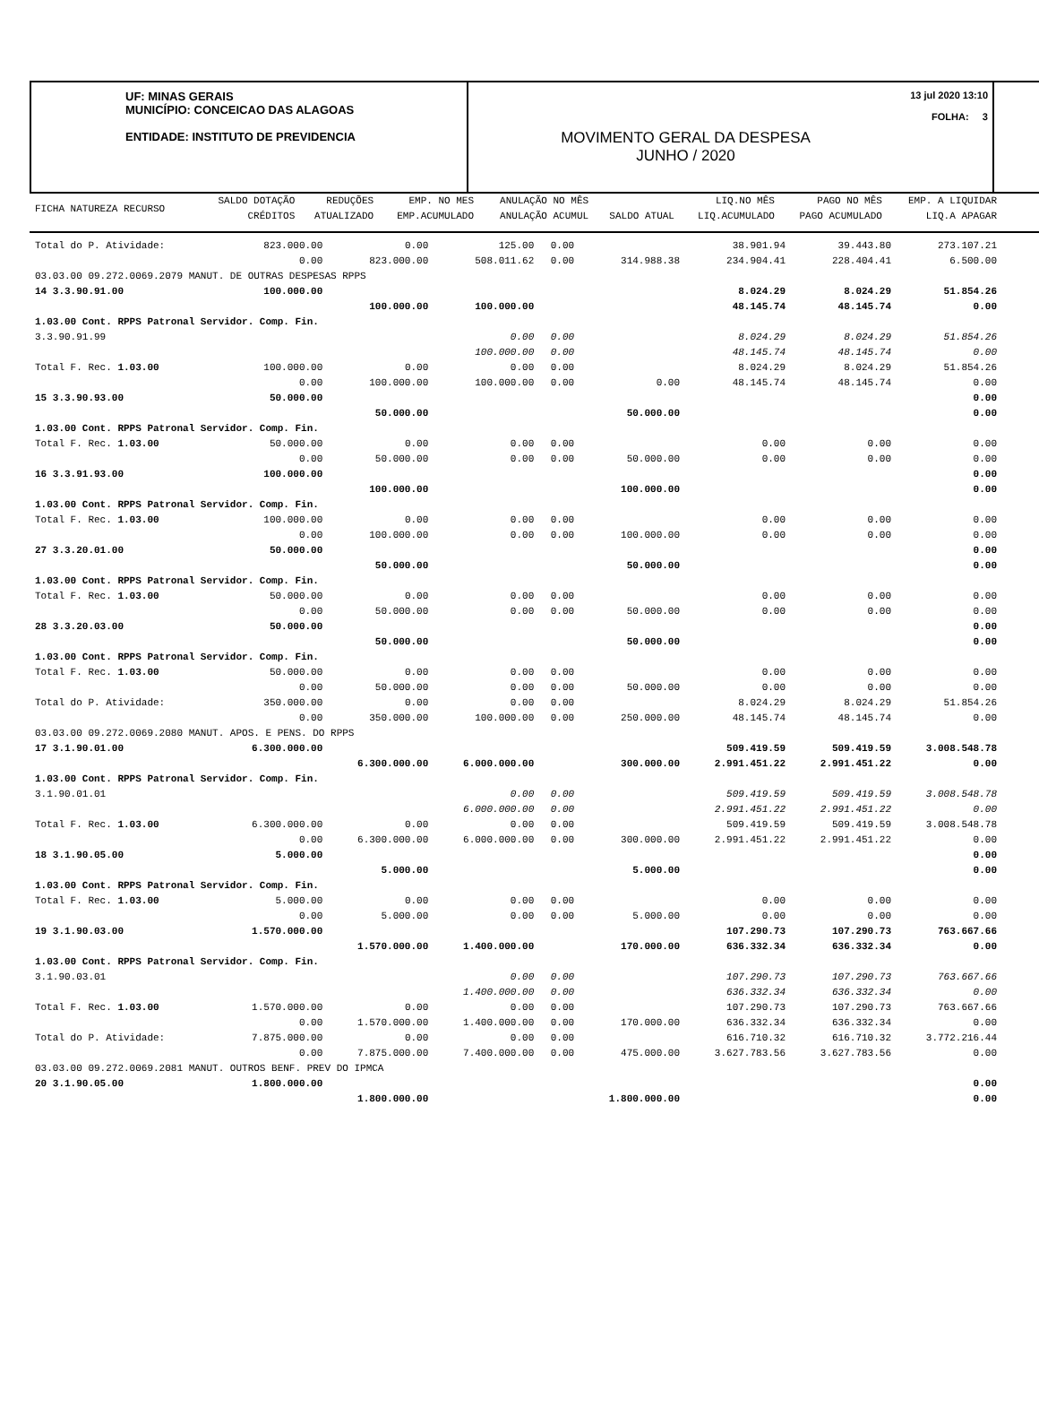UF: MINAS GERAIS
MUNICÍPIO: CONCEICAO DAS ALAGOAS
ENTIDADE: INSTITUTO DE PREVIDENCIA
13 jul 2020 13:10
FOLHA: 3
MOVIMENTO GERAL DA DESPESA
JUNHO / 2020
| FICHA NATUREZA RECURSO | SALDO DOTAÇÃO CRÉDITOS | REDUÇÕES ATUALIZADO | EMP. NO MES EMP.ACUMULADO | ANULAÇÃO NO MÊS ANULAÇÃO ACUMUL | SALDO ATUAL | LIQ.NO MÊS LIQ.ACUMULADO | PAGO NO MÊS PAGO ACUMULADO | EMP. A LIQUIDAR LIQ.A APAGAR |
| --- | --- | --- | --- | --- | --- | --- | --- | --- |
| Total do P. Atividade: | 823.000.00 | 0.00 | 125.00 | 0.00 | | 38.901.94 | 39.443.80 | 273.107.21 |
| | 0.00 | 823.000.00 | 508.011.62 | 0.00 | 314.988.38 | 234.904.41 | 228.404.41 | 6.500.00 |
| 03.03.00 09.272.0069.2079 MANUT. DE OUTRAS DESPESAS RPPS | | | | | | | | |
| 14 3.3.90.91.00 | 100.000.00 | | | | | 8.024.29 | 8.024.29 | 51.854.26 |
| | | 100.000.00 | 100.000.00 | | | 48.145.74 | 48.145.74 | 0.00 |
| 1.03.00 Cont. RPPS Patronal Servidor. Comp. Fin. | | | | | | | | |
| 3.3.90.91.99 | | | 0.00 | 0.00 | | 8.024.29 | 8.024.29 | 51.854.26 |
| | | | 100.000.00 | 0.00 | | 48.145.74 | 48.145.74 | 0.00 |
| Total F. Rec. 1.03.00 | 100.000.00 | 0.00 | 0.00 | 0.00 | | 8.024.29 | 8.024.29 | 51.854.26 |
| | 0.00 | 100.000.00 | 100.000.00 | 0.00 | 0.00 | 48.145.74 | 48.145.74 | 0.00 |
| 15 3.3.90.93.00 | 50.000.00 | | | | | | | 0.00 |
| | | 50.000.00 | | | 50.000.00 | | | 0.00 |
| 1.03.00 Cont. RPPS Patronal Servidor. Comp. Fin. | | | | | | | | |
| Total F. Rec. 1.03.00 | 50.000.00 | 0.00 | 0.00 | 0.00 | | 0.00 | 0.00 | 0.00 |
| | 0.00 | 50.000.00 | 0.00 | 0.00 | 50.000.00 | 0.00 | 0.00 | 0.00 |
| 16 3.3.91.93.00 | 100.000.00 | | | | | | | 0.00 |
| | | 100.000.00 | | | 100.000.00 | | | 0.00 |
| 1.03.00 Cont. RPPS Patronal Servidor. Comp. Fin. | | | | | | | | |
| Total F. Rec. 1.03.00 | 100.000.00 | 0.00 | 0.00 | 0.00 | | 0.00 | 0.00 | 0.00 |
| | 0.00 | 100.000.00 | 0.00 | 0.00 | 100.000.00 | 0.00 | 0.00 | 0.00 |
| 27 3.3.20.01.00 | 50.000.00 | | | | | | | 0.00 |
| | | 50.000.00 | | | 50.000.00 | | | 0.00 |
| 1.03.00 Cont. RPPS Patronal Servidor. Comp. Fin. | | | | | | | | |
| Total F. Rec. 1.03.00 | 50.000.00 | 0.00 | 0.00 | 0.00 | | 0.00 | 0.00 | 0.00 |
| | 0.00 | 50.000.00 | 0.00 | 0.00 | 50.000.00 | 0.00 | 0.00 | 0.00 |
| 28 3.3.20.03.00 | 50.000.00 | | | | | | | 0.00 |
| | | 50.000.00 | | | 50.000.00 | | | 0.00 |
| 1.03.00 Cont. RPPS Patronal Servidor. Comp. Fin. | | | | | | | | |
| Total F. Rec. 1.03.00 | 50.000.00 | 0.00 | 0.00 | 0.00 | | 0.00 | 0.00 | 0.00 |
| | 0.00 | 50.000.00 | 0.00 | 0.00 | 50.000.00 | 0.00 | 0.00 | 0.00 |
| Total do P. Atividade: | 350.000.00 | 0.00 | 0.00 | 0.00 | | 8.024.29 | 8.024.29 | 51.854.26 |
| | 0.00 | 350.000.00 | 100.000.00 | 0.00 | 250.000.00 | 48.145.74 | 48.145.74 | 0.00 |
| 03.03.00 09.272.0069.2080 MANUT. APOS. E PENS. DO RPPS | | | | | | | | |
| 17 3.1.90.01.00 | 6.300.000.00 | | | | | 509.419.59 | 509.419.59 | 3.008.548.78 |
| | | 6.300.000.00 | 6.000.000.00 | | 300.000.00 | 2.991.451.22 | 2.991.451.22 | 0.00 |
| 1.03.00 Cont. RPPS Patronal Servidor. Comp. Fin. | | | | | | | | |
| 3.1.90.01.01 | | | 0.00 | 0.00 | | 509.419.59 | 509.419.59 | 3.008.548.78 |
| | | | 6.000.000.00 | 0.00 | | 2.991.451.22 | 2.991.451.22 | 0.00 |
| Total F. Rec. 1.03.00 | 6.300.000.00 | 0.00 | 0.00 | 0.00 | | 509.419.59 | 509.419.59 | 3.008.548.78 |
| | 0.00 | 6.300.000.00 | 6.000.000.00 | 0.00 | 300.000.00 | 2.991.451.22 | 2.991.451.22 | 0.00 |
| 18 3.1.90.05.00 | 5.000.00 | | | | | | | 0.00 |
| | | 5.000.00 | | | 5.000.00 | | | 0.00 |
| 1.03.00 Cont. RPPS Patronal Servidor. Comp. Fin. | | | | | | | | |
| Total F. Rec. 1.03.00 | 5.000.00 | 0.00 | 0.00 | 0.00 | | 0.00 | 0.00 | 0.00 |
| | 0.00 | 5.000.00 | 0.00 | 0.00 | 5.000.00 | 0.00 | 0.00 | 0.00 |
| 19 3.1.90.03.00 | 1.570.000.00 | | | | | 107.290.73 | 107.290.73 | 763.667.66 |
| | | 1.570.000.00 | 1.400.000.00 | | 170.000.00 | 636.332.34 | 636.332.34 | 0.00 |
| 1.03.00 Cont. RPPS Patronal Servidor. Comp. Fin. | | | | | | | | |
| 3.1.90.03.01 | | | 0.00 | 0.00 | | 107.290.73 | 107.290.73 | 763.667.66 |
| | | | 1.400.000.00 | 0.00 | | 636.332.34 | 636.332.34 | 0.00 |
| Total F. Rec. 1.03.00 | 1.570.000.00 | 0.00 | 0.00 | 0.00 | | 107.290.73 | 107.290.73 | 763.667.66 |
| | 0.00 | 1.570.000.00 | 1.400.000.00 | 0.00 | 170.000.00 | 636.332.34 | 636.332.34 | 0.00 |
| Total do P. Atividade: | 7.875.000.00 | 0.00 | 0.00 | 0.00 | | 616.710.32 | 616.710.32 | 3.772.216.44 |
| | 0.00 | 7.875.000.00 | 7.400.000.00 | 0.00 | 475.000.00 | 3.627.783.56 | 3.627.783.56 | 0.00 |
| 03.03.00 09.272.0069.2081 MANUT. OUTROS BENF. PREV DO IPMCA | | | | | | | | |
| 20 3.1.90.05.00 | 1.800.000.00 | | | | | | | 0.00 |
| | | 1.800.000.00 | | | 1.800.000.00 | | | 0.00 |